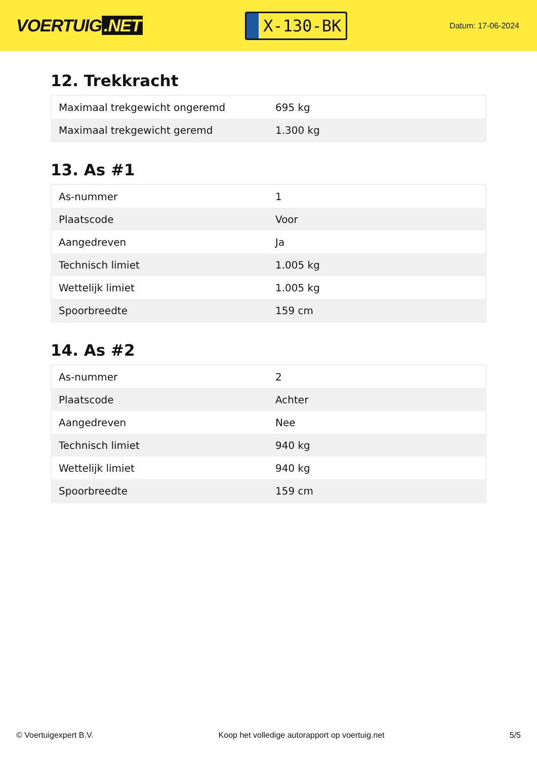VOERTUIG.NET
X-130-BK
Datum: 17-06-2024
12. Trekkracht
| Maximaal trekgewicht ongeremd | 695 kg |
| Maximaal trekgewicht geremd | 1.300 kg |
13. As #1
| As-nummer | 1 |
| Plaatscode | Voor |
| Aangedreven | Ja |
| Technisch limiet | 1.005 kg |
| Wettelijk limiet | 1.005 kg |
| Spoorbreedte | 159 cm |
14. As #2
| As-nummer | 2 |
| Plaatscode | Achter |
| Aangedreven | Nee |
| Technisch limiet | 940 kg |
| Wettelijk limiet | 940 kg |
| Spoorbreedte | 159 cm |
© Voertuigexpert B.V. Koop het volledige autorapport op voertuig.net 5/5